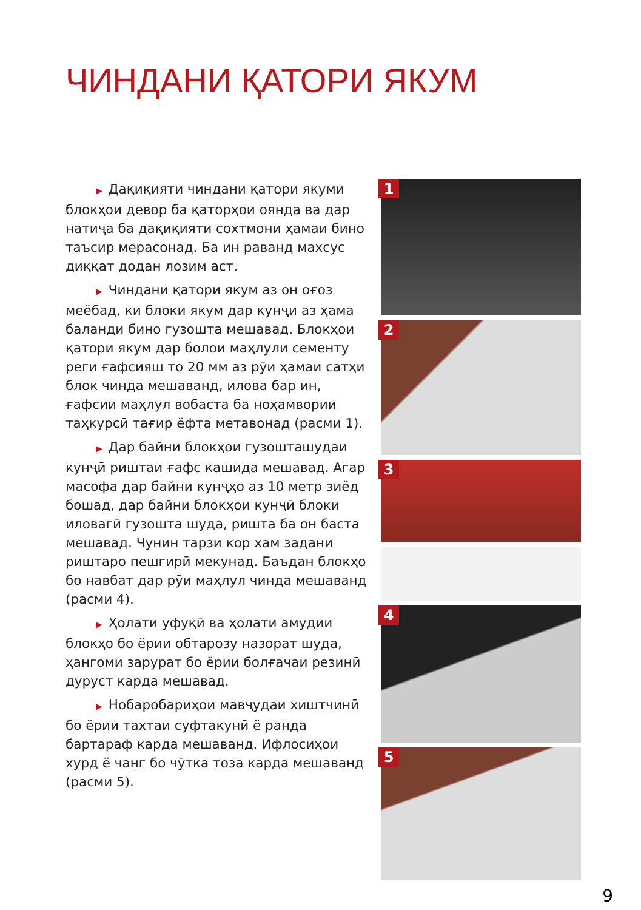ЧИНДАНИ ҚАТОРИ ЯКУМ
▶ Дақиқияти чиндани қатори якуми блокҳои девор ба қаторҳои оянда ва дар натиҷа ба дақиқияти сохтмони ҳамаи бино таъсир мерасонад. Ба ин раванд махсус диққат додан лозим аст.
▶ Чиндани қатори якум аз он оғоз меёбад, ки блоки якум дар кунҷи аз ҳама баланди бино гузошта мешавад. Блокҳои қатори якум дар болои маҳлули сементу реги ғафсияш то 20 мм аз рӯи ҳамаи сатҳи блок чинда мешаванд, илова бар ин, ғафсии маҳлул вобаста ба ноҳамвории таҳкурсӣ тағир ёфта метавонад (расми 1).
▶ Дар байни блокҳои гузошташудаи кунҷӣ риштаи ғафс кашида мешавад. Агар масофа дар байни кунҷҳо аз 10 метр зиёд бошад, дар байни блокҳои кунҷӣ блоки иловагӣ гузошта шуда, ришта ба он баста мешавад. Чунин тарзи кор хам задани риштаро пешгирӣ мекунад. Баъдан блокҳо бо навбат дар рӯи маҳлул чинда мешаванд (расми 4).
▶ Ҳолати уфуқӣ ва ҳолати амудии блокҳо бо ёрии обтарозу назорат шуда, ҳангоми зарурат бо ёрии болғачаи резинӣ дуруст карда мешавад.
▶ Нобаробариҳои мавҷудаи хиштчинӣ бо ёрии тахтаи суфтакунӣ ё ранда бартараф карда мешаванд. Ифлосиҳои хурд ё чанг бо чӯтка тоза карда мешаванд (расми 5).
1
2
3
4
5
9